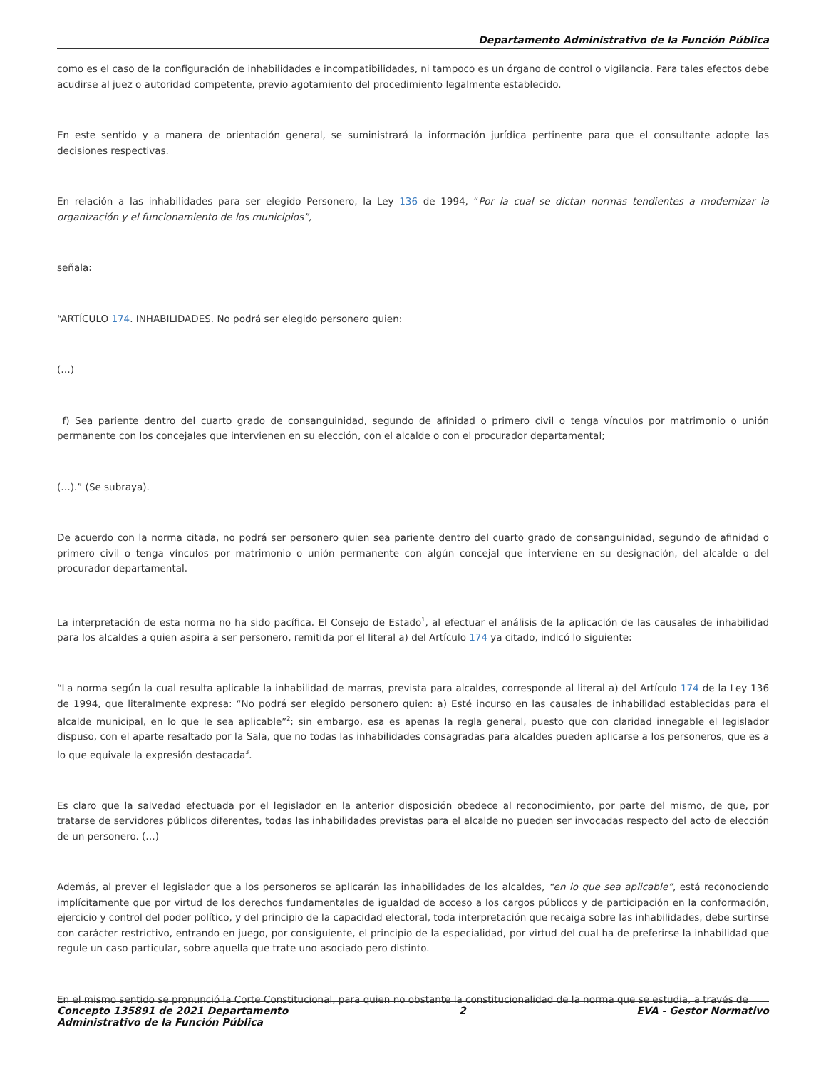Departamento Administrativo de la Función Pública
como es el caso de la configuración de inhabilidades e incompatibilidades, ni tampoco es un órgano de control o vigilancia. Para tales efectos debe acudirse al juez o autoridad competente, previo agotamiento del procedimiento legalmente establecido.
En este sentido y a manera de orientación general, se suministrará la información jurídica pertinente para que el consultante adopte las decisiones respectivas.
En relación a las inhabilidades para ser elegido Personero, la Ley 136 de 1994, “Por la cual se dictan normas tendientes a modernizar la organización y el funcionamiento de los municipios”,
señala:
“ARTÍCULO 174. INHABILIDADES. No podrá ser elegido personero quien:
(…)
f) Sea pariente dentro del cuarto grado de consanguinidad, segundo de afinidad o primero civil o tenga vínculos por matrimonio o unión permanente con los concejales que intervienen en su elección, con el alcalde o con el procurador departamental;
(…).” (Se subraya).
De acuerdo con la norma citada, no podrá ser personero quien sea pariente dentro del cuarto grado de consanguinidad, segundo de afinidad o primero civil o tenga vínculos por matrimonio o unión permanente con algún concejal que interviene en su designación, del alcalde o del procurador departamental.
La interpretación de esta norma no ha sido pacífica. El Consejo de Estado<sup>1</sup>, al efectuar el análisis de la aplicación de las causales de inhabilidad para los alcaldes a quien aspira a ser personero, remitida por el literal a) del Artículo 174 ya citado, indicó lo siguiente:
“La norma según la cual resulta aplicable la inhabilidad de marras, prevista para alcaldes, corresponde al literal a) del Artículo 174 de la Ley 136 de 1994, que literalmente expresa: “No podrá ser elegido personero quien: a) Esté incurso en las causales de inhabilidad establecidas para el alcalde municipal, en lo que le sea aplicable”<sup>2</sup>; sin embargo, esa es apenas la regla general, puesto que con claridad innegable el legislador dispuso, con el aparte resaltado por la Sala, que no todas las inhabilidades consagradas para alcaldes pueden aplicarse a los personeros, que es a lo que equivale la expresión destacada<sup>3</sup>.
Es claro que la salvedad efectuada por el legislador en la anterior disposición obedece al reconocimiento, por parte del mismo, de que, por tratarse de servidores públicos diferentes, todas las inhabilidades previstas para el alcalde no pueden ser invocadas respecto del acto de elección de un personero. (…)
Además, al prever el legislador que a los personeros se aplicarán las inhabilidades de los alcaldes, “en lo que sea aplicable”, está reconociendo implícitamente que por virtud de los derechos fundamentales de igualdad de acceso a los cargos públicos y de participación en la conformación, ejercicio y control del poder político, y del principio de la capacidad electoral, toda interpretación que recaiga sobre las inhabilidades, debe surtirse con carácter restrictivo, entrando en juego, por consiguiente, el principio de la especialidad, por virtud del cual ha de preferirse la inhabilidad que regule un caso particular, sobre aquella que trate uno asociado pero distinto.
En el mismo sentido se pronunció la Corte Constitucional, para quien no obstante la constitucionalidad de la norma que se estudia, a través de
Concepto 135891 de 2021 Departamento
Administrativo de la Función Pública 2 EVA - Gestor Normativo